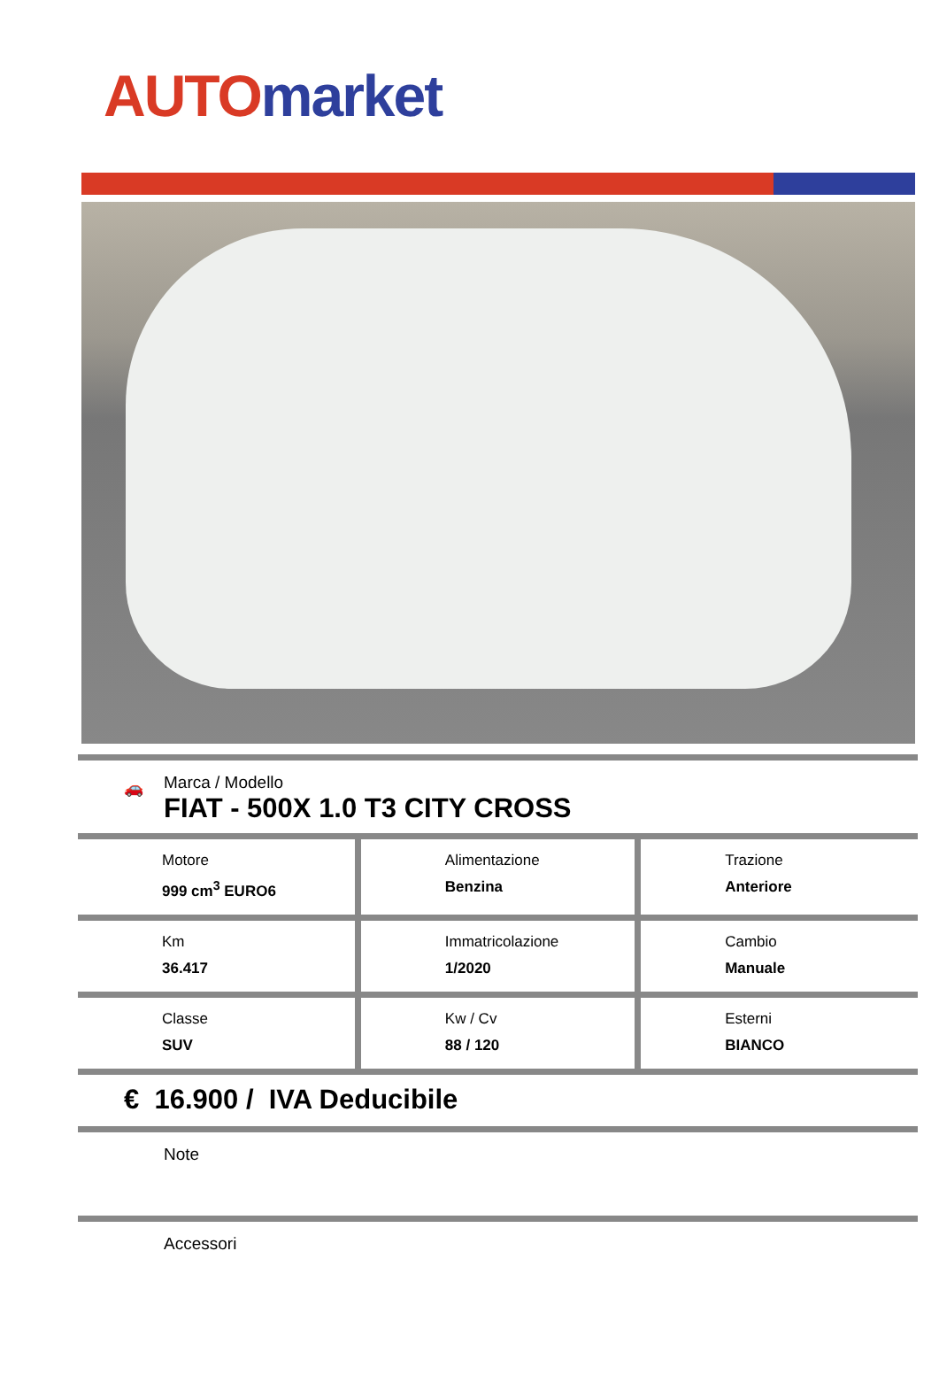AUTO market
🚗
Marca / Modello
FIAT - 500X 1.0 T3 CITY CROSS
| Motore 999 cm<sup>3</sup> EURO6 | Alimentazione Benzina | Trazione Anteriore |
| Km 36.417 | Immatricolazione 1/2020 | Cambio Manuale |
| Classe SUV | Kw / Cv 88 / 120 | Esterni BIANCO |
€ 16.900 / IVA Deducibile
Note
Accessori